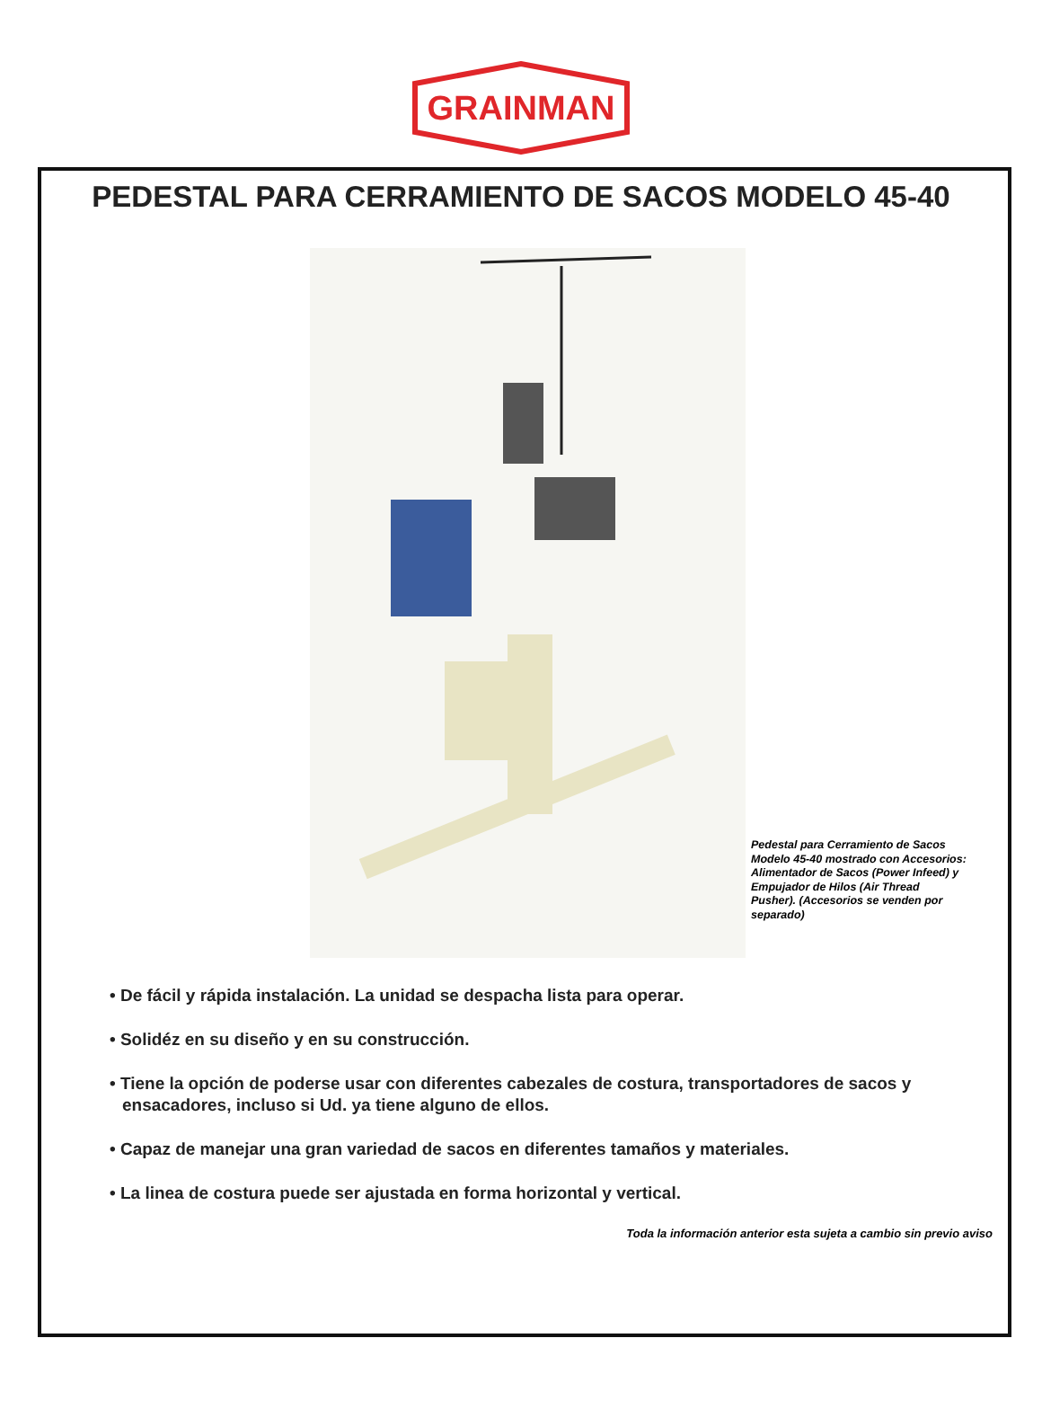GRAINMAN
PEDESTAL PARA CERRAMIENTO DE SACOS MODELO 45-40
Pedestal para Cerramiento de Sacos Modelo 45-40 mostrado con Accesorios: Alimentador de Sacos (Power Infeed) y Empujador de Hilos (Air Thread Pusher). (Accesorios se venden por separado)
• De fácil y rápida instalación. La unidad se despacha lista para operar.
• Solidéz en su diseño y en su construcción.
• Tiene la opción de poderse usar con diferentes cabezales de costura, transportadores de sacos y ensacadores, incluso si Ud. ya tiene alguno de ellos.
• Capaz de manejar una gran variedad de sacos en diferentes tamaños y materiales.
• La linea de costura puede ser ajustada en forma horizontal y vertical.
Toda la información anterior esta sujeta a cambio sin previo aviso